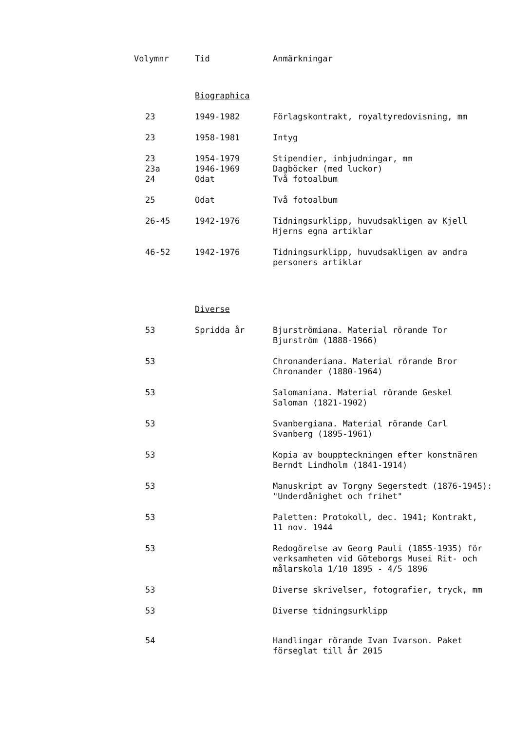| Volymnr | Tid | Anmärkningar |
| --- | --- | --- |
| | Biographica | |
| 23 | 1949-1982 | Förlagskontrakt, royaltyredovisning, mm |
| 23 | 1958-1981 | Intyg |
| 23 | 1954-1979 | Stipendier, inbjudningar, mm |
| 23a | 1946-1969 | Dagböcker (med luckor) |
| 24 | Odat | Två fotoalbum |
| 25 | Odat | Två fotoalbum |
| 26-45 | 1942-1976 | Tidningsurklipp, huvudsakligen av Kjell Hjerns egna artiklar |
| 46-52 | 1942-1976 | Tidningsurklipp, huvudsakligen av andra personers artiklar |
| | Diverse | |
| 53 | Spridda år | Bjurströmiana. Material rörande Tor Bjurström (1888-1966) |
| 53 | | Chronanderiana. Material rörande Bror Chronander (1880-1964) |
| 53 | | Salomaniana. Material rörande Geskel Saloman (1821-1902) |
| 53 | | Svanbergiana. Material rörande Carl Svanberg (1895-1961) |
| 53 | | Kopia av bouppteckningen efter konstnären Berndt Lindholm (1841-1914) |
| 53 | | Manuskript av Torgny Segerstedt (1876-1945): "Underdånighet och frihet" |
| 53 | | Paletten: Protokoll, dec. 1941; Kontrakt, 11 nov. 1944 |
| 53 | | Redogörelse av Georg Pauli (1855-1935) för verksamheten vid Göteborgs Musei Rit- och målarskola 1/10 1895 - 4/5 1896 |
| 53 | | Diverse skrivelser, fotografier, tryck, mm |
| 53 | | Diverse tidningsurklipp |
| 54 | | Handlingar rörande Ivan Ivarson. Paket förseglat till år 2015 |